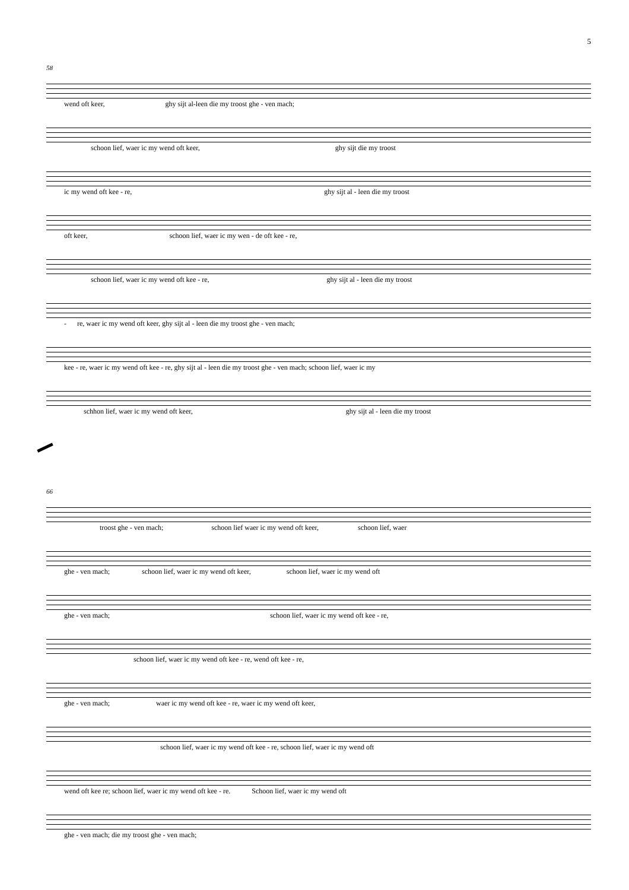5
58
wend oft keer, ghy sijt al-leen die my troost ghe - ven mach;
schoon lief, waer ic my wend oft keer, ghy sijt die my troost
ic my wend oft kee - re, ghy sijt al - leen die my troost
oft keer, schoon lief, waer ic my wen - de oft kee - re,
schoon lief, waer ic my wend oft kee - re, ghy sijt al - leen die my troost
- re, waer ic my wend oft keer, ghy sijt al - leen die my troost ghe - ven mach;
kee - re, waer ic my wend oft kee - re, ghy sijt al - leen die my troost ghe - ven mach; schoon lief, waer ic my
schhon lief, waer ic my wend oft keer, ghy sijt al - leen die my troost
66
troost ghe - ven mach; schoon lief waer ic my wend oft keer, schoon lief, waer
ghe - ven mach; schoon lief, waer ic my wend oft keer, schoon lief, waer ic my wend oft
ghe - ven mach; schoon lief, waer ic my wend oft kee - re,
schoon lief, waer ic my wend oft kee - re, wend oft kee - re,
ghe - ven mach; waer ic my wend oft kee - re, waer ic my wend oft keer,
schoon lief, waer ic my wend oft kee - re, schoon lief, waer ic my wend oft
wend oft kee re; schoon lief, waer ic my wend oft kee - re. Schoon lief, waer ic my wend oft
ghe - ven mach; die my troost ghe - ven mach;